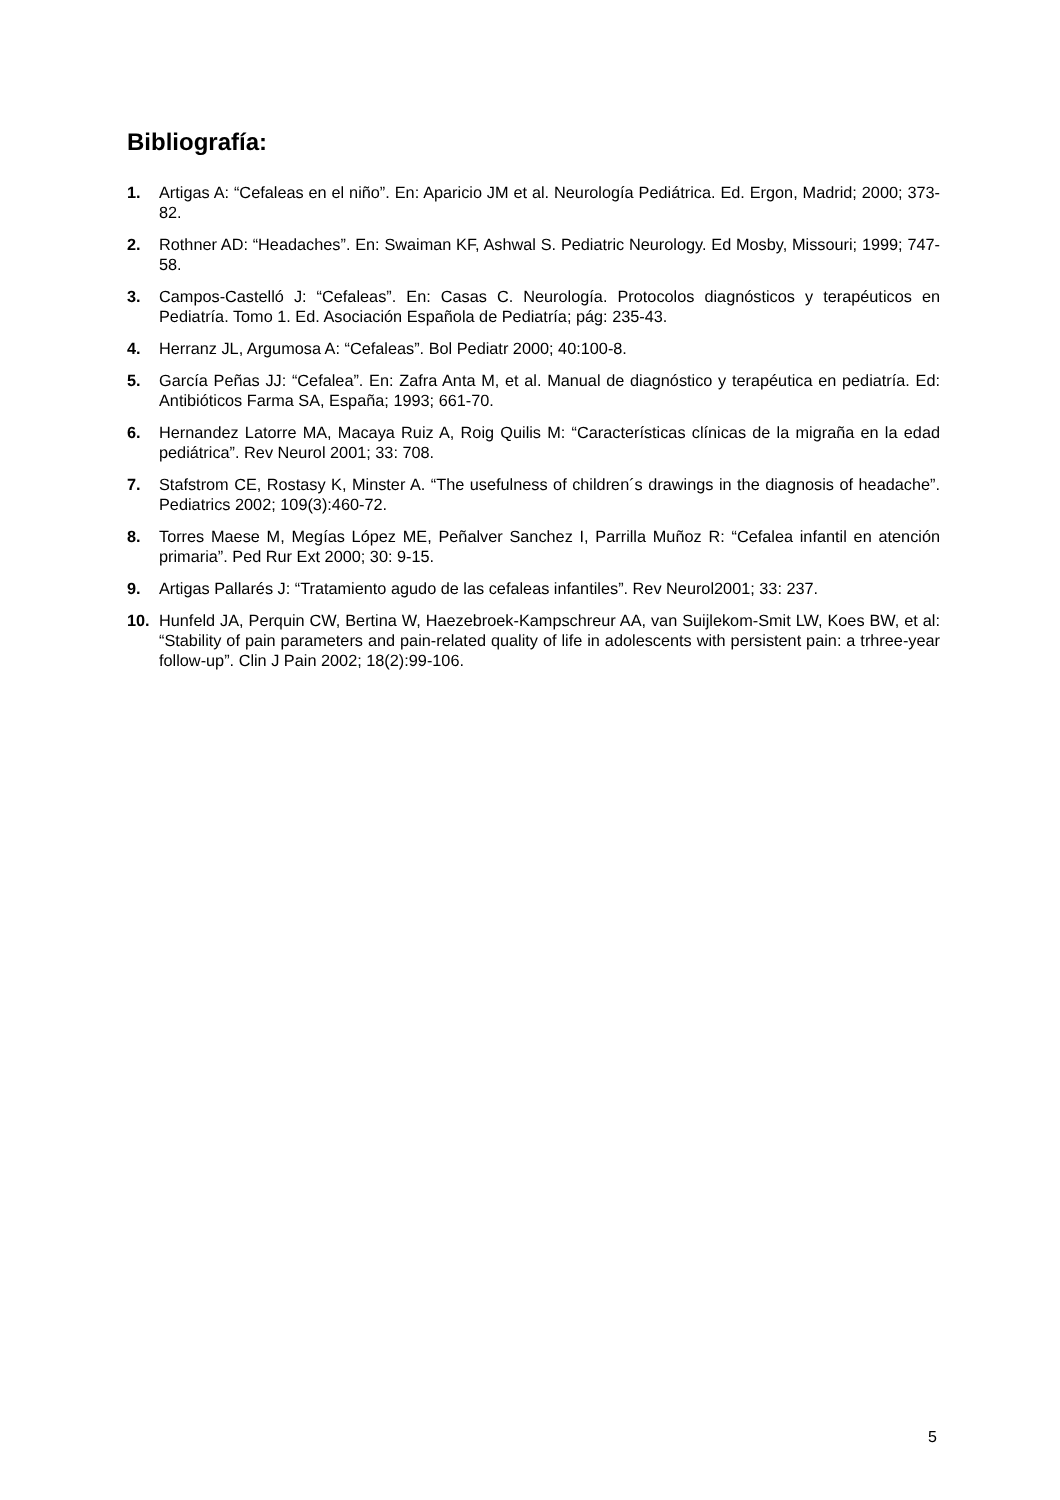Bibliografía:
1. Artigas A: “Cefaleas en el niño”. En: Aparicio JM et al. Neurología Pediátrica. Ed. Ergon, Madrid; 2000; 373-82.
2. Rothner AD: “Headaches”. En: Swaiman KF, Ashwal S. Pediatric Neurology. Ed Mosby, Missouri; 1999; 747-58.
3. Campos-Castelló J: “Cefaleas”. En: Casas C. Neurología. Protocolos diagnósticos y terapéuticos en Pediatría. Tomo 1. Ed. Asociación Española de Pediatría; pág: 235-43.
4. Herranz JL, Argumosa A: “Cefaleas”. Bol Pediatr 2000; 40:100-8.
5. García Peñas JJ: “Cefalea”. En: Zafra Anta M, et al. Manual de diagnóstico y terapéutica en pediatría. Ed: Antibióticos Farma SA, España; 1993; 661-70.
6. Hernandez Latorre MA, Macaya Ruiz A, Roig Quilis M: “Características clínicas de la migraña en la edad pediátrica”. Rev Neurol 2001; 33: 708.
7. Stafstrom CE, Rostasy K, Minster A. “The usefulness of children´s drawings in the diagnosis of headache”. Pediatrics 2002; 109(3):460-72.
8. Torres Maese M, Megías López ME, Peñalver Sanchez I, Parrilla Muñoz R: “Cefalea infantil en atención primaria”. Ped Rur Ext 2000; 30: 9-15.
9. Artigas Pallarés J: “Tratamiento agudo de las cefaleas infantiles”. Rev Neurol2001; 33: 237.
10. Hunfeld JA, Perquin CW, Bertina W, Haezebroek-Kampschreur AA, van Suijlekom-Smit LW, Koes BW, et al: “Stability of pain parameters and pain-related quality of life in adolescents with persistent pain: a trhree-year follow-up”. Clin J Pain 2002; 18(2):99-106.
5